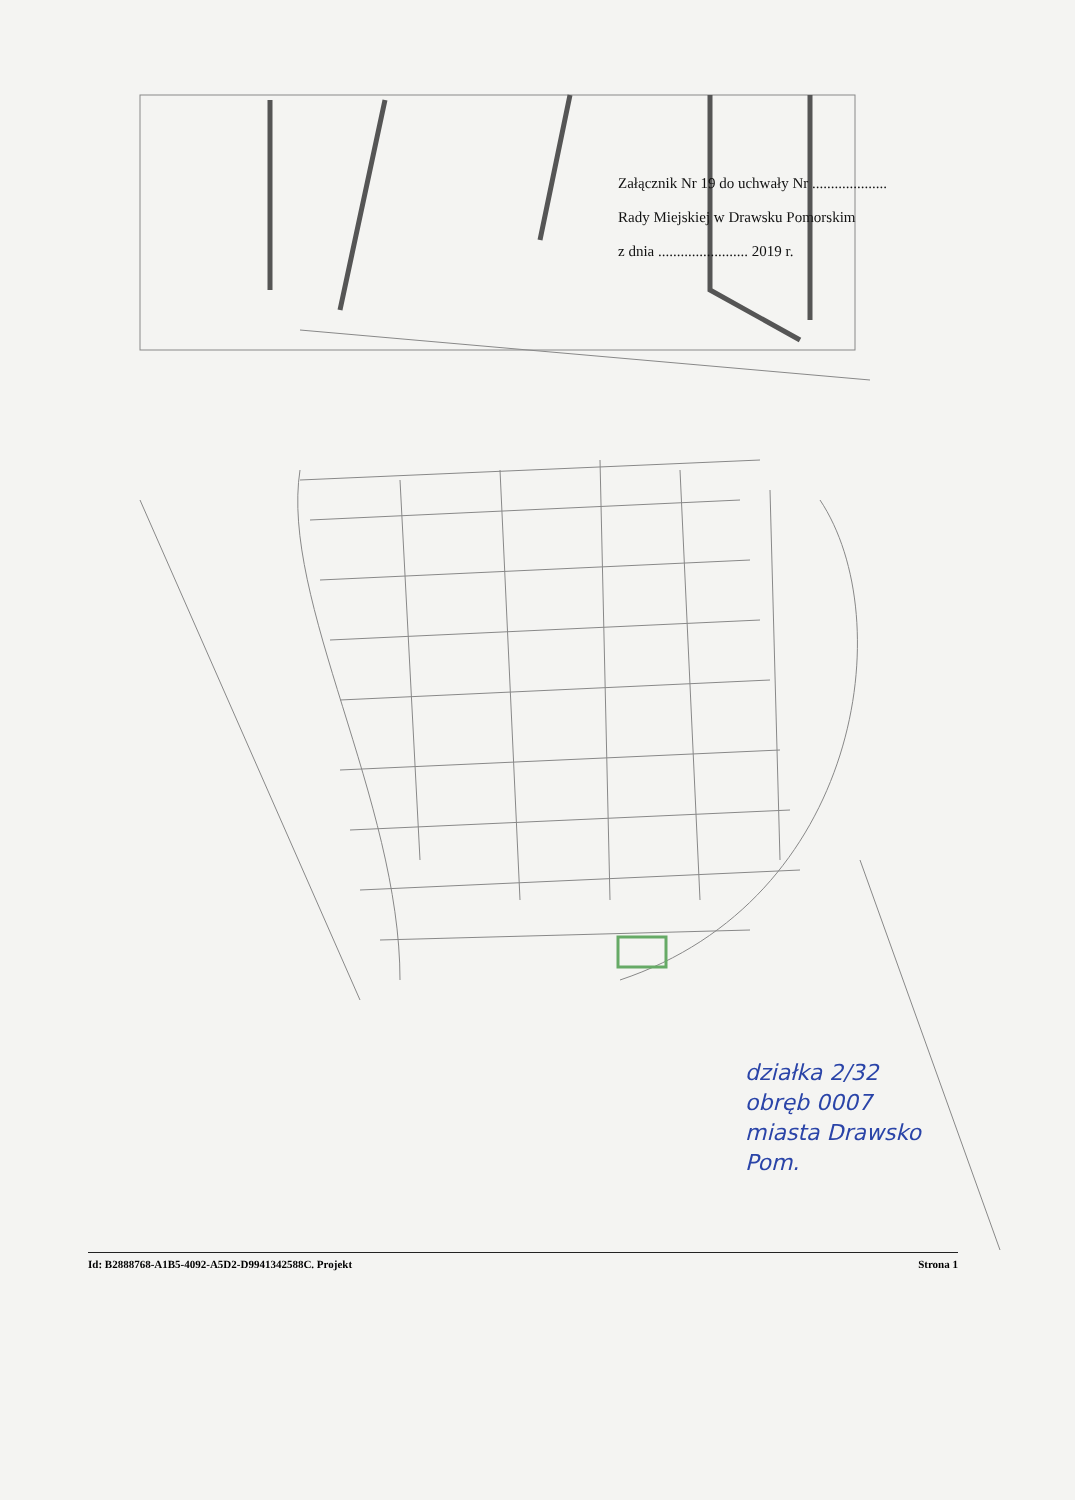Załącznik Nr 19 do uchwały Nr ....................
Rady Miejskiej w Drawsku Pomorskim
z dnia ........................ 2019 r.
działka 2/32
obręb 0007
miasta Drawsko
Pom.
Id: B2888768-A1B5-4092-A5D2-D9941342588C. Projekt Strona 1